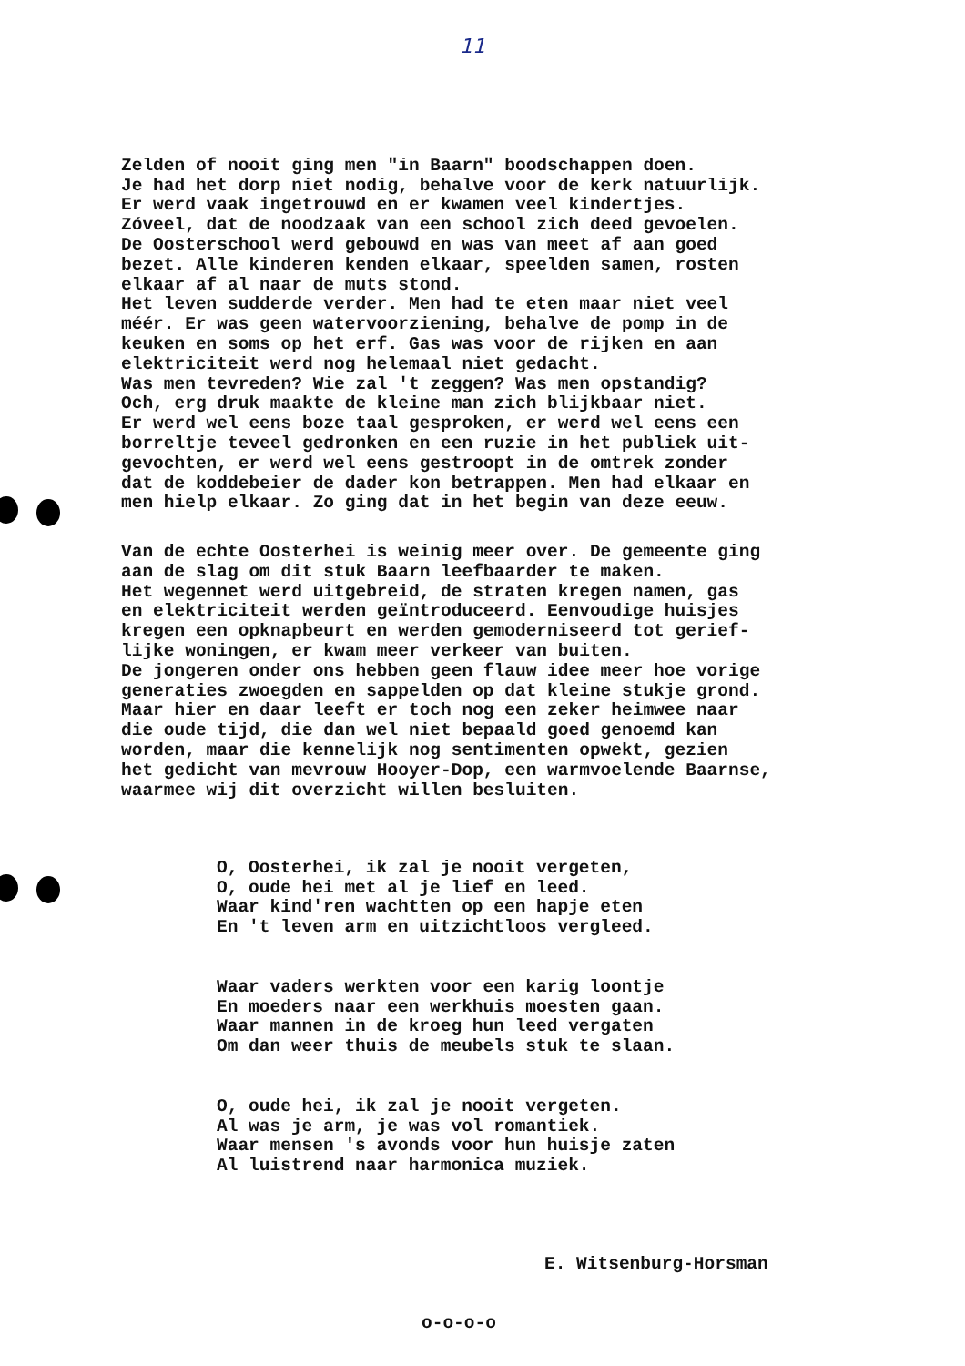11
Zelden of nooit ging men "in Baarn" boodschappen doen. Je had het dorp niet nodig, behalve voor de kerk natuurlijk. Er werd vaak ingetrouwd en er kwamen veel kindertjes. Zóveel, dat de noodzaak van een school zich deed gevoelen. De Oosterschool werd gebouwd en was van meet af aan goed bezet. Alle kinderen kenden elkaar, speelden samen, rosten elkaar af al naar de muts stond. Het leven sudderde verder. Men had te eten maar niet veel méér. Er was geen watervoorziening, behalve de pomp in de keuken en soms op het erf. Gas was voor de rijken en aan elektriciteit werd nog helemaal niet gedacht. Was men tevreden? Wie zal 't zeggen? Was men opstandig? Och, erg druk maakte de kleine man zich blijkbaar niet. Er werd wel eens boze taal gesproken, er werd wel eens een borreltje teveel gedronken en een ruzie in het publiek uit- gevochten, er werd wel eens gestroopt in de omtrek zonder dat de koddebeier de dader kon betrappen. Men had elkaar en men hielp elkaar. Zo ging dat in het begin van deze eeuw.
Van de echte Oosterhei is weinig meer over. De gemeente ging aan de slag om dit stuk Baarn leefbaarder te maken. Het wegennet werd uitgebreid, de straten kregen namen, gas en elektriciteit werden geïntroduceerd. Eenvoudige huisjes kregen een opknapbeurt en werden gemoderniseerd tot gerief- lijke woningen, er kwam meer verkeer van buiten. De jongeren onder ons hebben geen flauw idee meer hoe vorige generaties zwoegden en sappelden op dat kleine stukje grond. Maar hier en daar leeft er toch nog een zeker heimwee naar die oude tijd, die dan wel niet bepaald goed genoemd kan worden, maar die kennelijk nog sentimenten opwekt, gezien het gedicht van mevrouw Hooyer-Dop, een warmvoelende Baarnse, waarmee wij dit overzicht willen besluiten.
O, Oosterhei, ik zal je nooit vergeten, O, oude hei met al je lief en leed. Waar kind'ren wachtten op een hapje eten En 't leven arm en uitzichtloos vergleed.
Waar vaders werkten voor een karig loontje En moeders naar een werkhuis moesten gaan. Waar mannen in de kroeg hun leed vergaten Om dan weer thuis de meubels stuk te slaan.
O, oude hei, ik zal je nooit vergeten. Al was je arm, je was vol romantiek. Waar mensen 's avonds voor hun huisje zaten Al luistrend naar harmonica muziek.
E. Witsenburg-Horsman
o-o-o-o